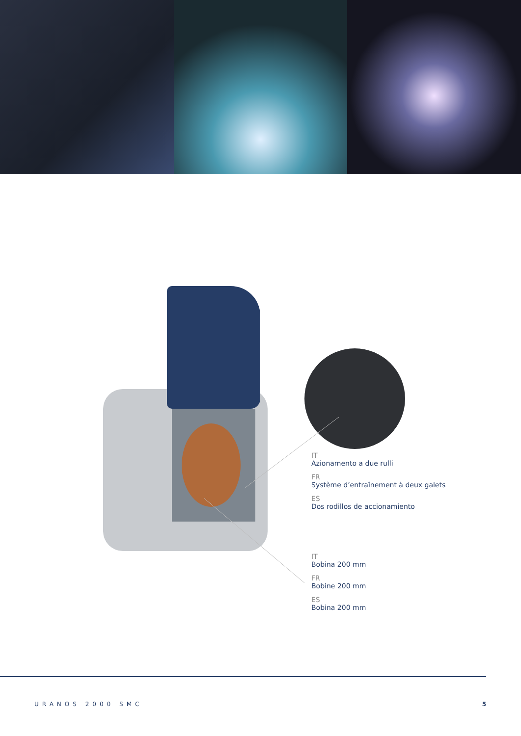IT
Azionamento a due rulli
FR
Système d’entraînement à deux galets
ES
Dos rodillos de accionamiento
IT
Bobina 200 mm
FR
Bobine 200 mm
ES
Bobina 200 mm
URANOS 2000 SMC 5